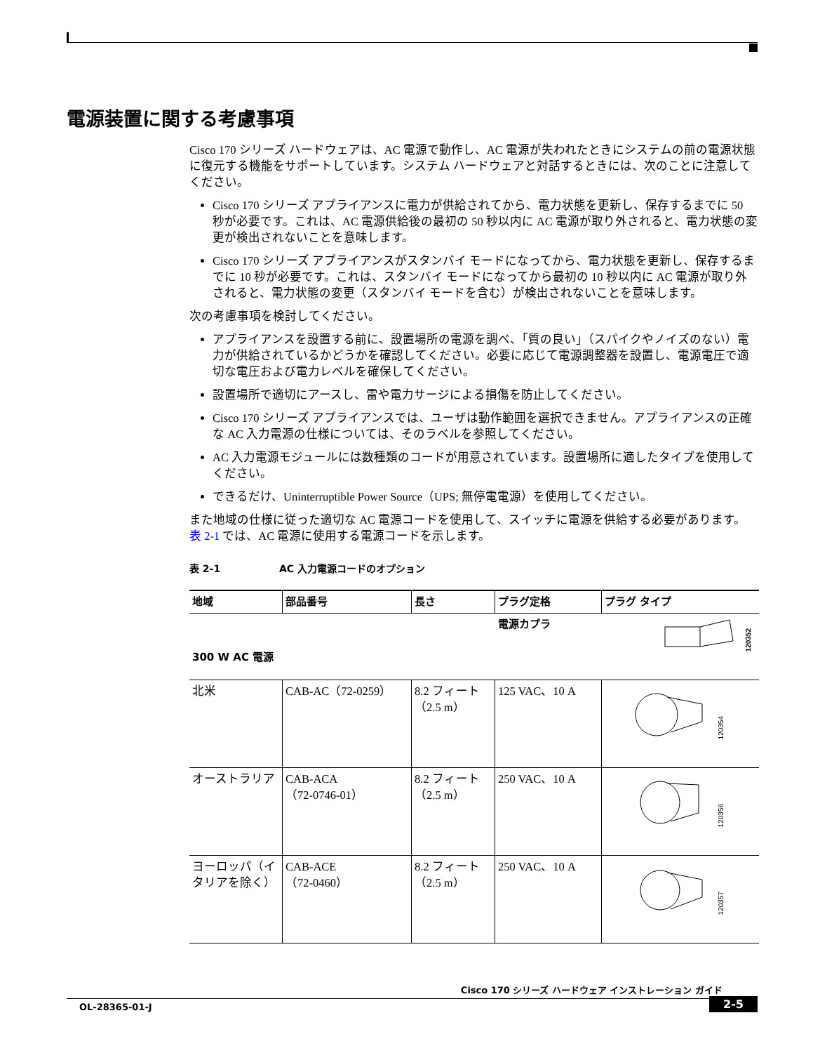電源装置に関する考慮事項
Cisco 170 シリーズ ハードウェアは、AC 電源で動作し、AC 電源が失われたときにシステムの前の電源状態に復元する機能をサポートしています。システム ハードウェアと対話するときには、次のことに注意してください。
Cisco 170 シリーズ アプライアンスに電力が供給されてから、電力状態を更新し、保存するまでに 50 秒が必要です。これは、AC 電源供給後の最初の 50 秒以内に AC 電源が取り外されると、電力状態の変更が検出されないことを意味します。
Cisco 170 シリーズ アプライアンスがスタンバイ モードになってから、電力状態を更新し、保存するまでに 10 秒が必要です。これは、スタンバイ モードになってから最初の 10 秒以内に AC 電源が取り外されると、電力状態の変更（スタンバイ モードを含む）が検出されないことを意味します。
次の考慮事項を検討してください。
アプライアンスを設置する前に、設置場所の電源を調べ、「質の良い」（スパイクやノイズのない）電力が供給されているかどうかを確認してください。必要に応じて電源調整器を設置し、電源電圧で適切な電圧および電力レベルを確保してください。
設置場所で適切にアースし、雷や電力サージによる損傷を防止してください。
Cisco 170 シリーズ アプライアンスでは、ユーザは動作範囲を選択できません。アプライアンスの正確な AC 入力電源の仕様については、そのラベルを参照してください。
AC 入力電源モジュールには数種類のコードが用意されています。設置場所に適したタイプを使用してください。
できるだけ、Uninterruptible Power Source（UPS; 無停電電源）を使用してください。
また地域の仕様に従った適切な AC 電源コードを使用して、スイッチに電源を供給する必要があります。表 2-1 では、AC 電源に使用する電源コードを示します。
表 2-1 AC 入力電源コードのオプション
| 地域 | 部品番号 | 長さ | プラグ定格 | プラグ タイプ |
| --- | --- | --- | --- | --- |
| 300 W AC 電源 | | | 電源カプラ | 120352 |
| 北米 | CAB-AC（72-0259） | 8.2 フィート（2.5 m） | 125 VAC、10 A | 120354 |
| オーストラリア | CAB-ACA （72-0746-01） | 8.2 フィート（2.5 m） | 250 VAC、10 A | 120356 |
| ヨーロッパ（イタリアを除く） | CAB-ACE （72-0460） | 8.2 フィート（2.5 m） | 250 VAC、10 A | 120357 |
Cisco 170 シリーズ ハードウェア インストレーション ガイド
OL-28365-01-J
2-5